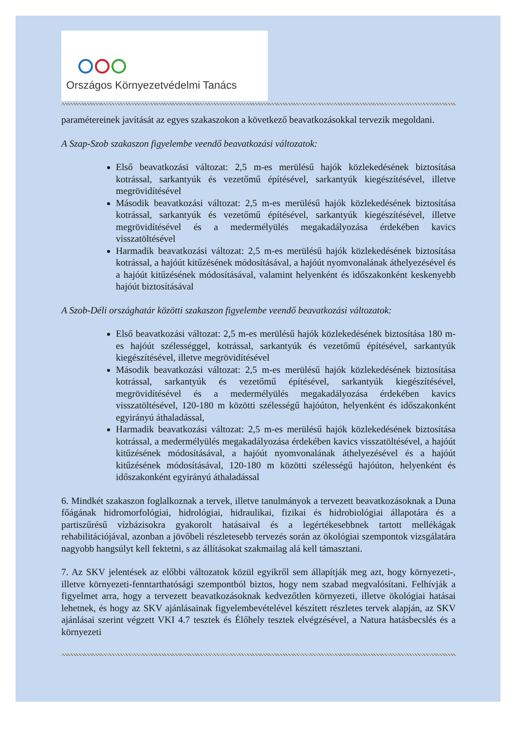Országos Környezetvédelmi Tanács
paramétereinek javítását az egyes szakaszokon a következő beavatkozásokkal tervezik megoldani.
A Szap-Szob szakaszon figyelembe veendő beavatkozási változatok:
Első beavatkozási változat: 2,5 m-es merülésű hajók közlekedésének biztosítása kotrással, sarkantyúk és vezetőmű építésével, sarkantyúk kiegészítésével, illetve megrövidítésével
Második beavatkozási változat: 2,5 m-es merülésű hajók közlekedésének biztosítása kotrással, sarkantyúk és vezetőmű építésével, sarkantyúk kiegészítésével, illetve megrövidítésével és a medermélyülés megakadályozása érdekében kavics visszatöltésével
Harmadik beavatkozási változat: 2,5 m-es merülésű hajók közlekedésének biztosítása kotrással, a hajóút kitűzésének módosításával, a hajóút nyomvonalának áthelyezésével és a hajóút kitűzésének módosításával, valamint helyenként és időszakonként keskenyebb hajóút biztosításával
A Szob-Déli országhatár közötti szakaszon figyelembe veendő beavatkozási változatok:
Első beavatkozási változat: 2,5 m-es merülésű hajók közlekedésének biztosítása 180 m-es hajóút szélességgel, kotrással, sarkantyúk és vezetőmű építésével, sarkantyúk kiegészítésével, illetve megrövidítésével
Második beavatkozási változat: 2,5 m-es merülésű hajók közlekedésének biztosítása kotrással, sarkantyúk és vezetőmű építésével, sarkantyúk kiegészítésével, megrövidítésével és a medermélyülés megakadályozása érdekében kavics visszatöltésével, 120-180 m közötti szélességű hajóúton, helyenként és időszakonként egyirányú áthaladással,
Harmadik beavatkozási változat: 2,5 m-es merülésű hajók közlekedésének biztosítása kotrással, a medermélyülés megakadályozása érdekében kavics visszatöltésével, a hajóút kitűzésének módosításával, a hajóút nyomvonalának áthelyezésével és a hajóút kitűzésének módosításával, 120-180 m közötti szélességű hajóúton, helyenként és időszakonként egyirányú áthaladással
6. Mindkét szakaszon foglalkoznak a tervek, illetve tanulmányok a tervezett beavatkozásoknak a Duna főágának hidromorfológiai, hidrológiai, hidraulikai, fizikai és hidrobiológiai állapotára és a partiszűrésű vízbázisokra gyakorolt hatásaival és a legértékesebbnek tartott mellékágak rehabilitációjával, azonban a jövőbeli részletesebb tervezés során az ökológiai szempontok vizsgálatára nagyobb hangsúlyt kell fektetni, s az állításokat szakmailag alá kell támasztani.
7. Az SKV jelentések az előbbi változatok közül egyikről sem állapítják meg azt, hogy környezeti-, illetve környezeti-fenntarthatósági szempontból biztos, hogy nem szabad megvalósítani. Felhívják a figyelmet arra, hogy a tervezett beavatkozásoknak kedvezőtlen környezeti, illetve ökológiai hatásai lehetnek, és hogy az SKV ajánlásainak figyelembevételével készített részletes tervek alapján, az SKV ajánlásai szerint végzett VKI 4.7 tesztek és Élőhely tesztek elvégzésével, a Natura hatásbecslés és a környezeti